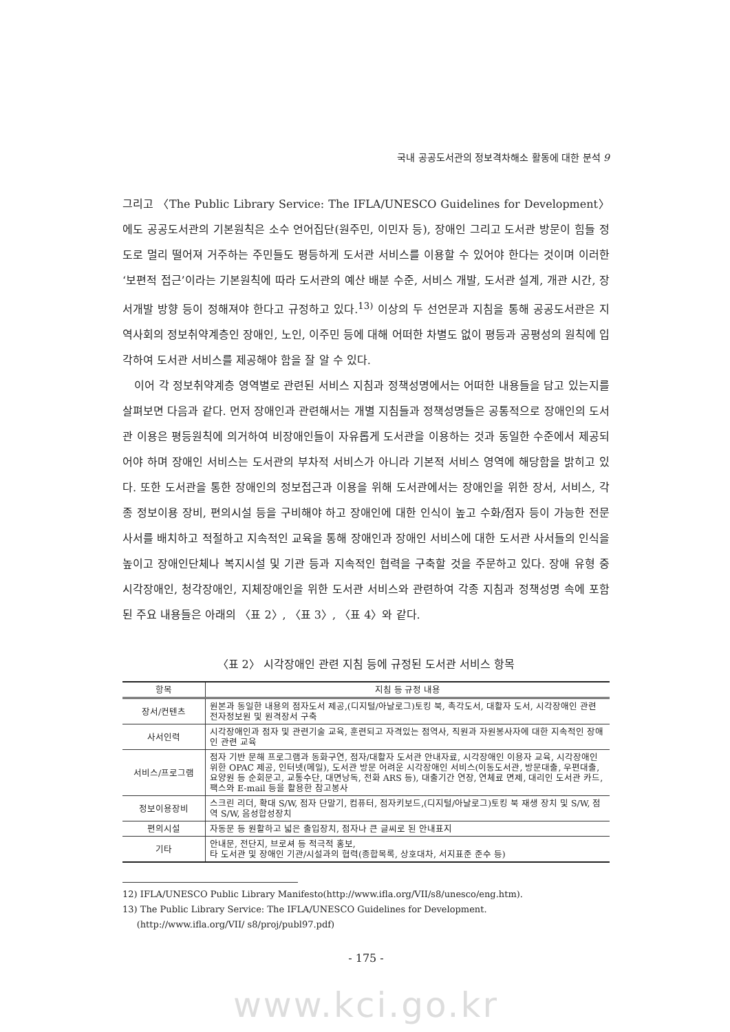국내 공공도서관의 정보격차해소 활동에 대한 분석 9
그리고 〈The Public Library Service: The IFLA/UNESCO Guidelines for Development〉에도 공공도서관의 기본원칙은 소수 언어집단(원주민, 이민자 등), 장애인 그리고 도서관 방문이 힘들 정도로 멀리 떨어져 거주하는 주민들도 평등하게 도서관 서비스를 이용할 수 있어야 한다는 것이며 이러한 ‘보편적 접근’이라는 기본원칙에 따라 도서관의 예산 배분 수준, 서비스 개발, 도서관 설계, 개관 시간, 장서개발 방향 등이 정해져야 한다고 규정하고 있다.<sup>13)</sup> 이상의 두 선언문과 지침을 통해 공공도서관은 지역사회의 정보취약계층인 장애인, 노인, 이주민 등에 대해 어떠한 차별도 없이 평등과 공평성의 원칙에 입각하여 도서관 서비스를 제공해야 함을 잘 알 수 있다.
이어 각 정보취약계층 영역별로 관련된 서비스 지침과 정책성명에서는 어떠한 내용들을 담고 있는지를 살펴보면 다음과 같다. 먼저 장애인과 관련해서는 개별 지침들과 정책성명들은 공통적으로 장애인의 도서관 이용은 평등원칙에 의거하여 비장애인들이 자유롭게 도서관을 이용하는 것과 동일한 수준에서 제공되어야 하며 장애인 서비스는 도서관의 부차적 서비스가 아니라 기본적 서비스 영역에 해당함을 밝히고 있다. 또한 도서관을 통한 장애인의 정보접근과 이용을 위해 도서관에서는 장애인을 위한 장서, 서비스, 각종 정보이용 장비, 편의시설 등을 구비해야 하고 장애인에 대한 인식이 높고 수화/점자 등이 가능한 전문사서를 배치하고 적절하고 지속적인 교육을 통해 장애인과 장애인 서비스에 대한 도서관 사서들의 인식을 높이고 장애인단체나 복지시설 및 기관 등과 지속적인 협력을 구축할 것을 주문하고 있다. 장애 유형 중 시각장애인, 청각장애인, 지체장애인을 위한 도서관 서비스와 관련하여 각종 지침과 정책성명 속에 포함된 주요 내용들은 아래의 〈표 2〉, 〈표 3〉, 〈표 4〉와 같다.
〈표 2〉 시각장애인 관련 지침 등에 규정된 도서관 서비스 항목
| 항목 | 지침 등 규정 내용 |
| --- | --- |
| 장서/컨텐츠 | 원본과 동일한 내용의 점자도서 제공,(디지털/아날로그)토킹 북, 촉각도서, 대활자 도서, 시각장애인 관련 전자정보원 및 원격장서 구축 |
| 사서인력 | 시각장애인과 점자 및 관련기술 교육, 훈련되고 자격있는 점역사, 직원과 자원봉사자에 대한 지속적인 장애인 관련 교육 |
| 서비스/프로그램 | 점자 기반 문해 프로그램과 동화구연, 점자/대활자 도서관 안내자료, 시각장애인 이용자 교육, 시각장애인 위한 OPAC 제공, 인터넷(메일), 도서관 방문 어려운 시각장애인 서비스(이동도서관, 방문대출, 우편대출, 요양원 등 순회문고, 교통수단, 대면낭독, 전화 ARS 등), 대출기간 연장, 연체료 면제, 대리인 도서관 카드, 팩스와 E-mail 등을 활용한 참고봉사 |
| 정보이용장비 | 스크린 리더, 확대 S/W, 점자 단말기, 컴퓨터, 점자키보드,(디지털/아날로그)토킹 북 재생 장치 및 S/W, 점역 S/W, 음성합성장치 |
| 편의시설 | 자동문 등 원활하고 넓은 출입장치, 점자나 큰 글씨로 된 안내표지 |
| 기타 | 안내문, 전단지, 브로셔 등 적극적 홍보, 타 도서관 및 장애인 기관/시설과의 협력(종합목록, 상호대차, 서지표준 준수 등) |
12) IFLA/UNESCO Public Library Manifesto(http://www.ifla.org/VII/s8/unesco/eng.htm).
13) The Public Library Service: The IFLA/UNESCO Guidelines for Development.
(http://www.ifla.org/VII/ s8/proj/publ97.pdf)
- 175 -
www.kci.go.kr